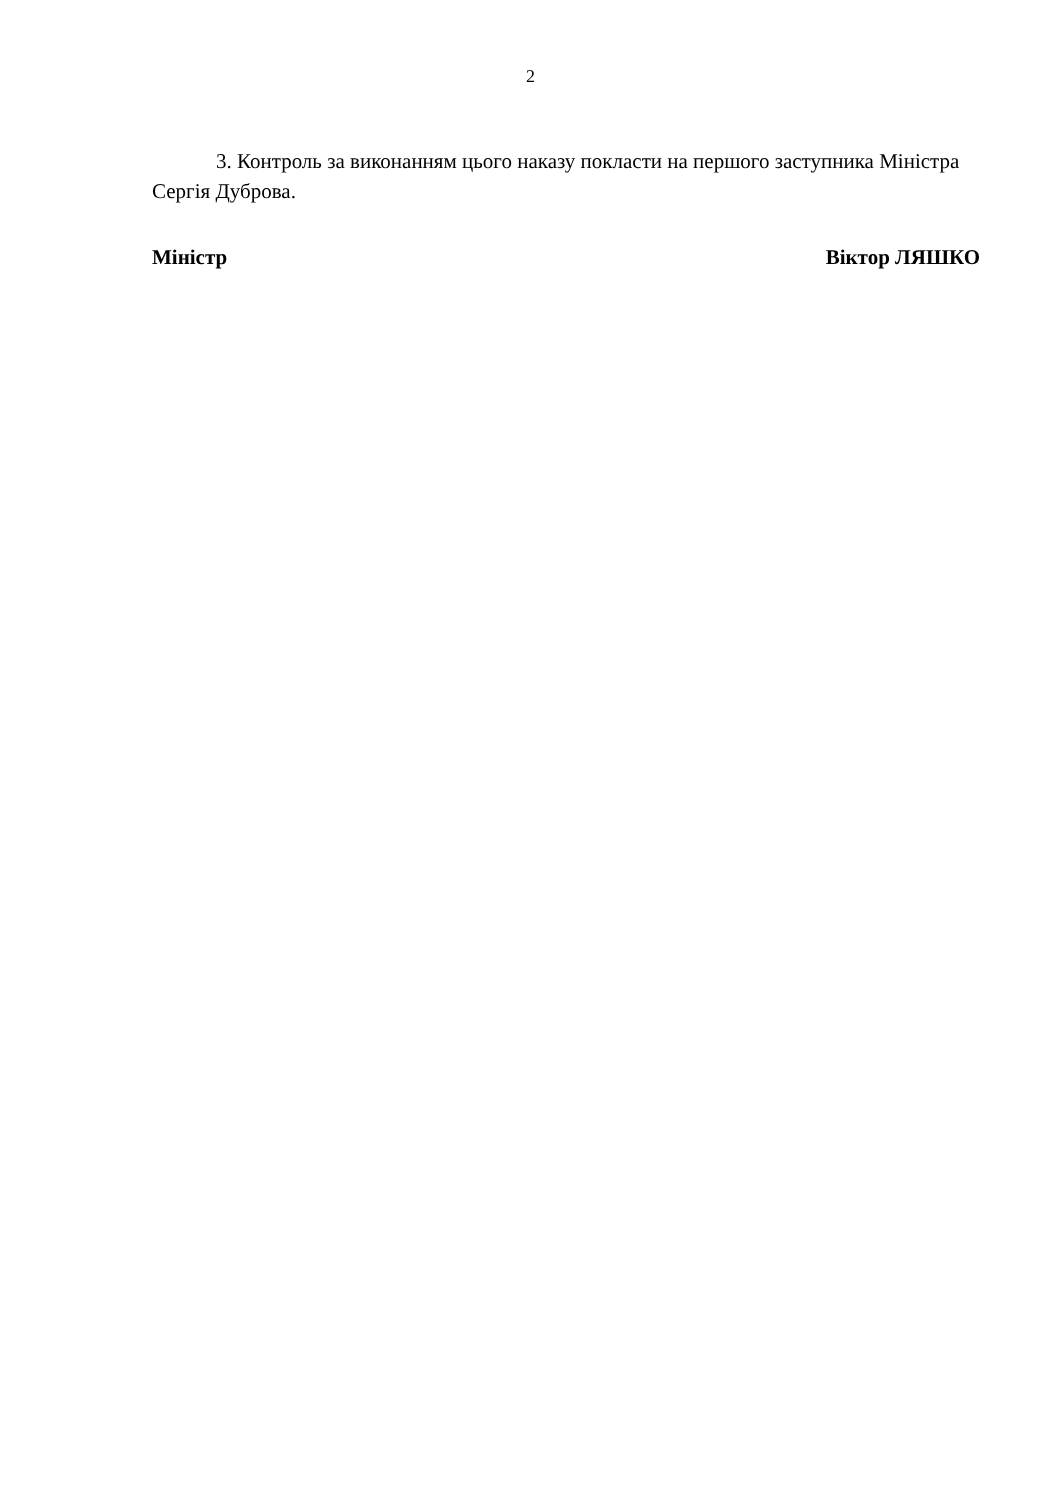2
3. Контроль за виконанням цього наказу покласти на першого заступника Міністра Сергія Дуброва.
Міністр Віктор ЛЯШКО